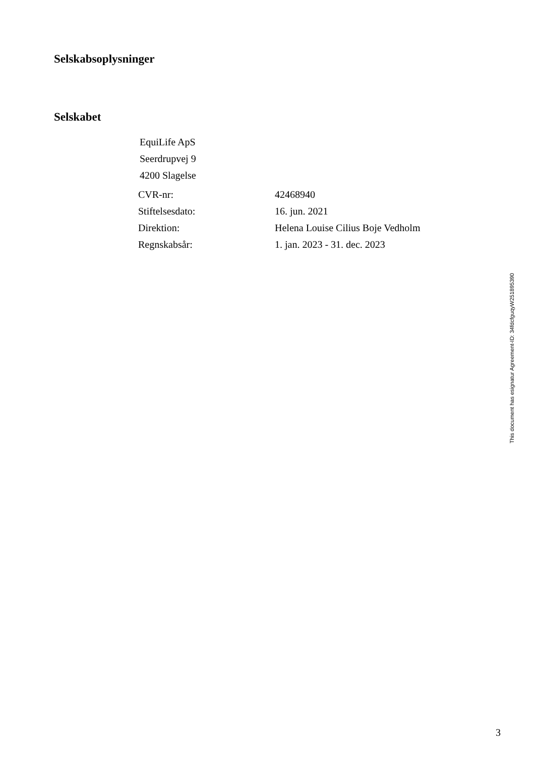Selskabsoplysninger
Selskabet
EquiLife ApS
Seerdrupvej 9
4200 Slagelse
| CVR-nr: | 42468940 |
| Stiftelsesdato: | 16. jun. 2021 |
| Direktion: | Helena Louise Cilius Boje Vedholm |
| Regnskabsår: | 1. jan. 2023 - 31. dec. 2023 |
This document has esignatur Agreement-ID: 34fdcfguqyW251895390
3